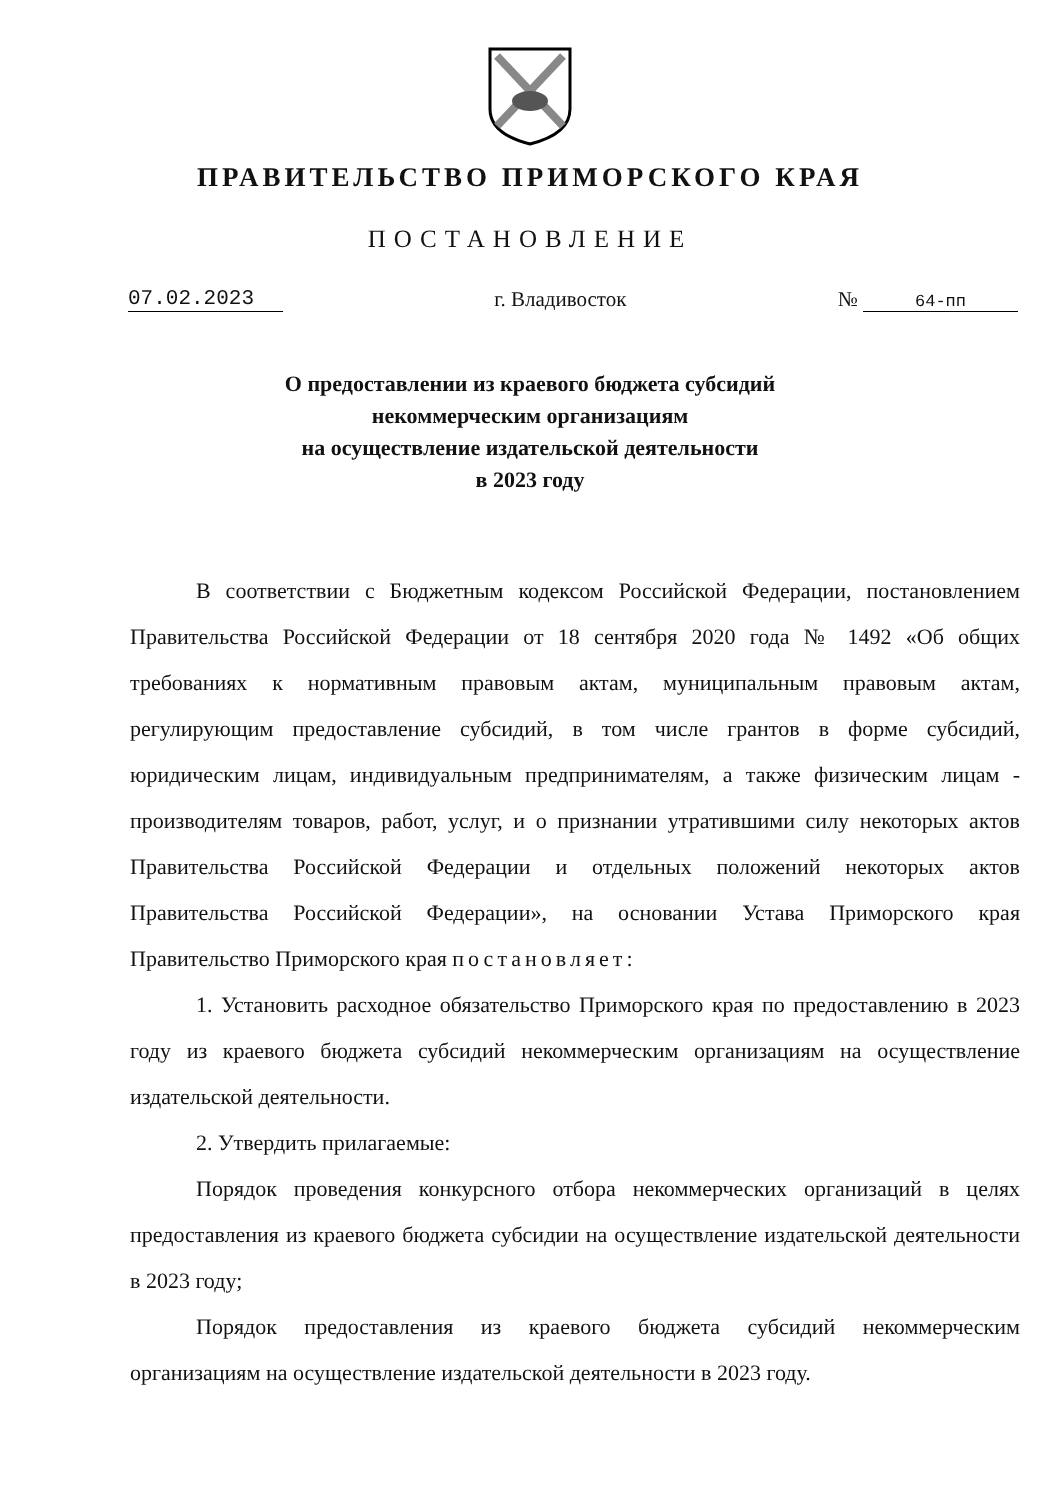ПРАВИТЕЛЬСТВО ПРИМОРСКОГО КРАЯ
ПОСТАНОВЛЕНИЕ
07.02.2023 г. Владивосток № 64-пп
О предоставлении из краевого бюджета субсидий
некоммерческим организациям
на осуществление издательской деятельности
в 2023 году
В соответствии с Бюджетным кодексом Российской Федерации, постановлением Правительства Российской Федерации от 18 сентября 2020 года № 1492 «Об общих требованиях к нормативным правовым актам, муниципальным правовым актам, регулирующим предоставление субсидий, в том числе грантов в форме субсидий, юридическим лицам, индивидуальным предпринимателям, а также физическим лицам - производителям товаров, работ, услуг, и о признании утратившими силу некоторых актов Правительства Российской Федерации и отдельных положений некоторых актов Правительства Российской Федерации», на основании Устава Приморского края Правительство Приморского края постановляет:
1. Установить расходное обязательство Приморского края по предоставлению в 2023 году из краевого бюджета субсидий некоммерческим организациям на осуществление издательской деятельности.
2. Утвердить прилагаемые:
Порядок проведения конкурсного отбора некоммерческих организаций в целях предоставления из краевого бюджета субсидии на осуществление издательской деятельности в 2023 году;
Порядок предоставления из краевого бюджета субсидий некоммерческим организациям на осуществление издательской деятельности в 2023 году.